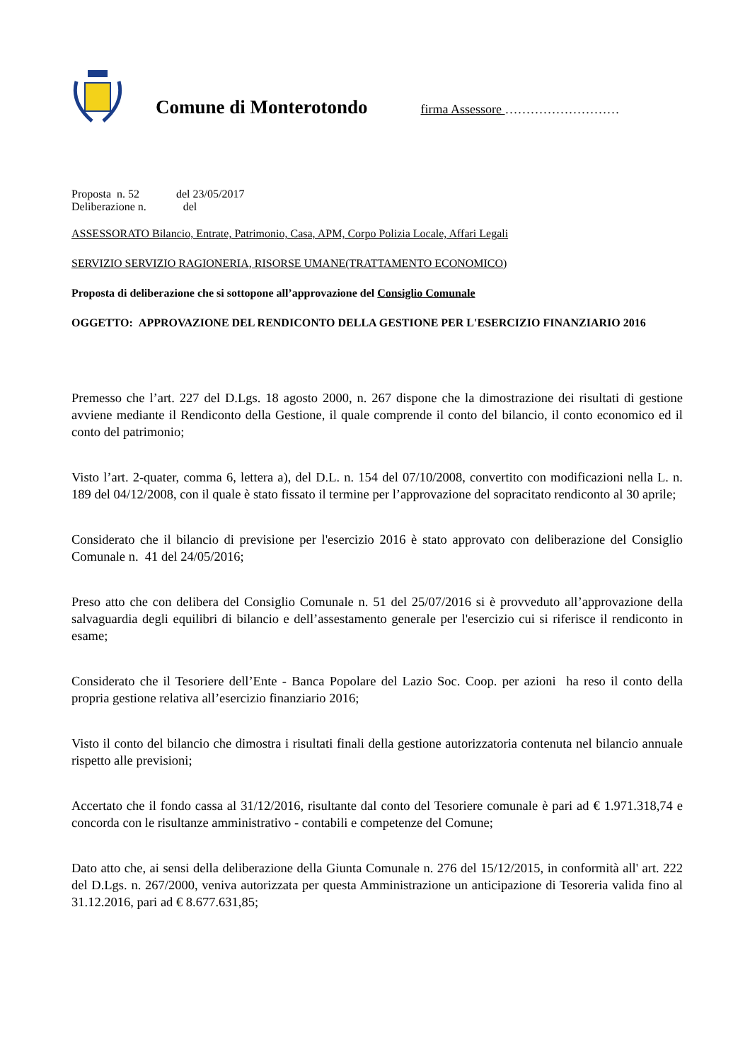Comune di Monterotondo
firma Assessore ………………………
Proposta n. 52 del 23/05/2017
Deliberazione n. del
ASSESSORATO Bilancio, Entrate, Patrimonio, Casa, APM, Corpo Polizia Locale, Affari Legali
SERVIZIO SERVIZIO RAGIONERIA, RISORSE UMANE(TRATTAMENTO ECONOMICO)
Proposta di deliberazione che si sottopone all’approvazione del Consiglio Comunale
OGGETTO: APPROVAZIONE DEL RENDICONTO DELLA GESTIONE PER L'ESERCIZIO FINANZIARIO 2016
Premesso che l’art. 227 del D.Lgs. 18 agosto 2000, n. 267 dispone che la dimostrazione dei risultati di gestione avviene mediante il Rendiconto della Gestione, il quale comprende il conto del bilancio, il conto economico ed il conto del patrimonio;
Visto l’art. 2-quater, comma 6, lettera a), del D.L. n. 154 del 07/10/2008, convertito con modificazioni nella L. n. 189 del 04/12/2008, con il quale è stato fissato il termine per l’approvazione del sopracitato rendiconto al 30 aprile;
Considerato che il bilancio di previsione per l'esercizio 2016 è stato approvato con deliberazione del Consiglio Comunale n. 41 del 24/05/2016;
Preso atto che con delibera del Consiglio Comunale n. 51 del 25/07/2016 si è provveduto all’approvazione della salvaguardia degli equilibri di bilancio e dell’assestamento generale per l'esercizio cui si riferisce il rendiconto in esame;
Considerato che il Tesoriere dell’Ente - Banca Popolare del Lazio Soc. Coop. per azioni ha reso il conto della propria gestione relativa all’esercizio finanziario 2016;
Visto il conto del bilancio che dimostra i risultati finali della gestione autorizzatoria contenuta nel bilancio annuale rispetto alle previsioni;
Accertato che il fondo cassa al 31/12/2016, risultante dal conto del Tesoriere comunale è pari ad € 1.971.318,74 e concorda con le risultanze amministrativo - contabili e competenze del Comune;
Dato atto che, ai sensi della deliberazione della Giunta Comunale n. 276 del 15/12/2015, in conformità all' art. 222 del D.Lgs. n. 267/2000, veniva autorizzata per questa Amministrazione un anticipazione di Tesoreria valida fino al 31.12.2016, pari ad € 8.677.631,85;